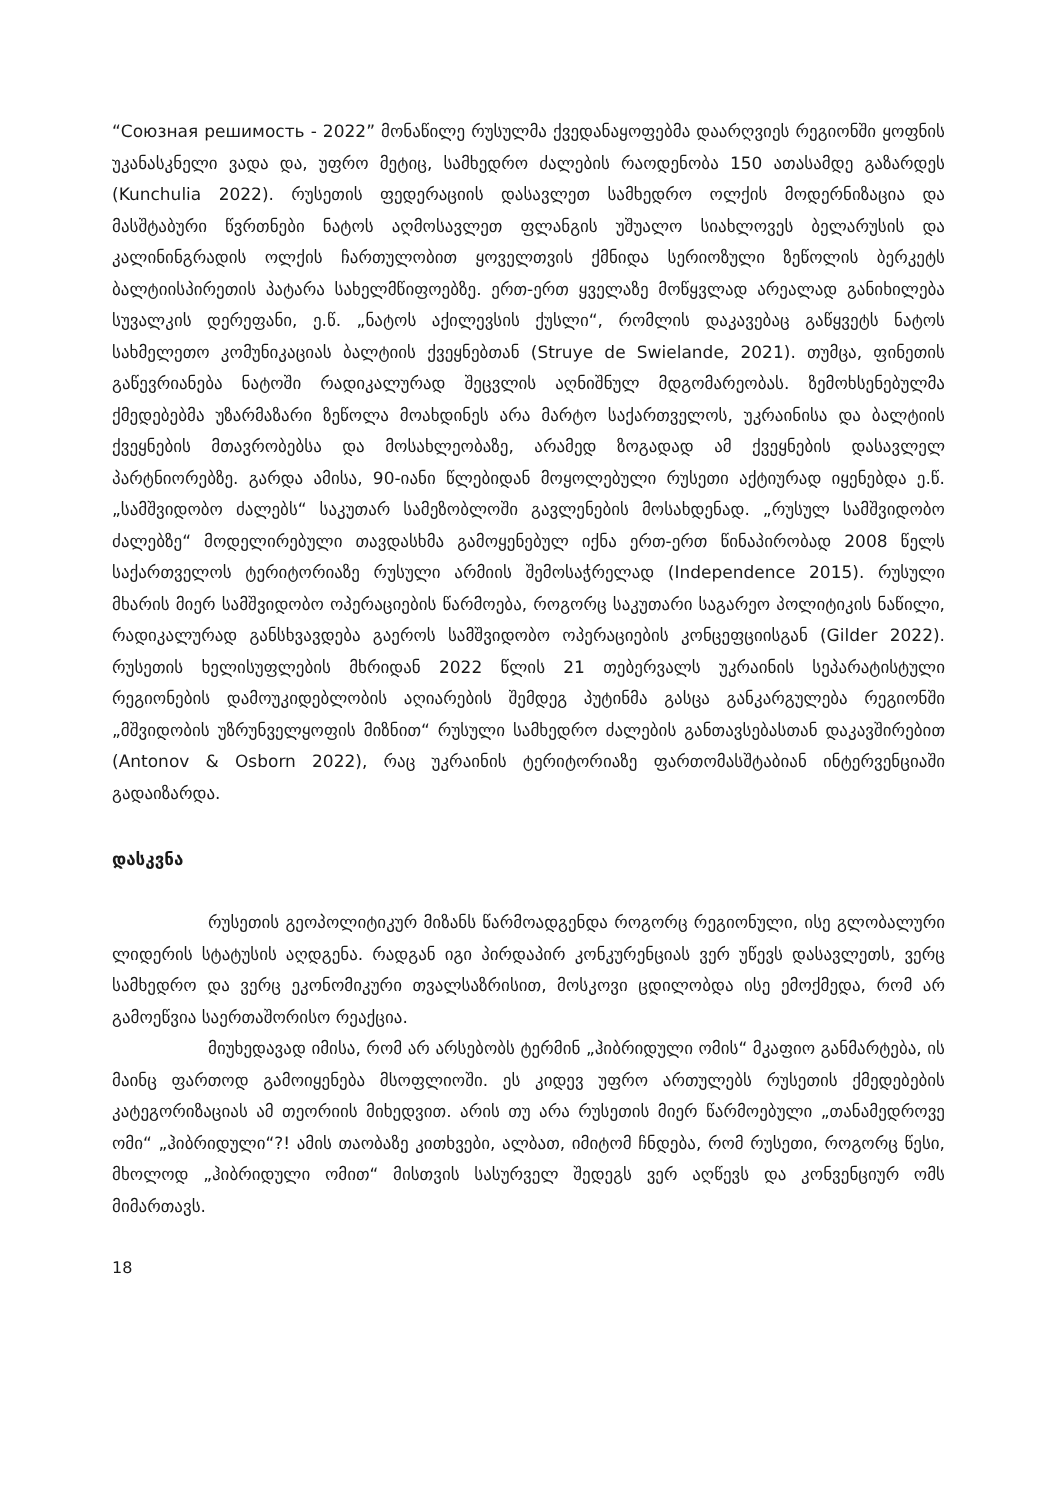“Союзная решимость - 2022” მონაწილე რუსულმა ქვედანაყოფებმა დაარღვიეს რეგიონში ყოფნის უკანასკნელი ვადა და, უფრო მეტიც, სამხედრო ძალების რაოდენობა 150 ათასამდე გაზარდეს (Kunchulia 2022). რუსეთის ფედერაციის დასავლეთ სამხედრო ოლქის მოდერნიზაცია და მასშტაბური წვრთნები ნატოს აღმოსავლეთ ფლანგის უშუალო სიახლოვეს ბელარუსის და კალინინგრადის ოლქის ჩართულობით ყოველთვის ქმნიდა სერიოზული ზეწოლის ბერკეტს ბალტიისპირეთის პატარა სახელმწიფოებზე. ერთ-ერთ ყველაზე მოწყვლად არეალად განიხილება სუვალკის დერეფანი, ე.წ. „ნატოს აქილევსის ქუსლი“, რომლის დაკავებაც გაწყვეტს ნატოს სახმელეთო კომუნიკაციას ბალტიის ქვეყნებთან (Struye de Swielande, 2021). თუმცა, ფინეთის გაწევრიანება ნატოში რადიკალურად შეცვლის აღნიშნულ მდგომარეობას. ზემოხსენებულმა ქმედებებმა უზარმაზარი ზეწოლა მოახდინეს არა მარტო საქართველოს, უკრაინისა და ბალტიის ქვეყნების მთავრობებსა და მოსახლეობაზე, არამედ ზოგადად ამ ქვეყნების დასავლელ პარტნიორებზე. გარდა ამისა, 90-იანი წლებიდან მოყოლებული რუსეთი აქტიურად იყენებდა ე.წ. „სამშვიდობო ძალებს“ საკუთარ სამეზობლოში გავლენების მოსახდენად. „რუსულ სამშვიდობო ძალებზე“ მოდელირებული თავდასხმა გამოყენებულ იქნა ერთ-ერთ წინაპირობად 2008 წელს საქართველოს ტერიტორიაზე რუსული არმიის შემოსაჭრელად (Independence 2015). რუსული მხარის მიერ სამშვიდობო ოპერაციების წარმოება, როგორც საკუთარი საგარეო პოლიტიკის ნაწილი, რადიკალურად განსხვავდება გაეროს სამშვიდობო ოპერაციების კონცეფციისგან (Gilder 2022). რუსეთის ხელისუფლების მხრიდან 2022 წლის 21 თებერვალს უკრაინის სეპარატისტული რეგიონების დამოუკიდებლობის აღიარების შემდეგ პუტინმა გასცა განკარგულება რეგიონში „მშვიდობის უზრუნველყოფის მიზნით“ რუსული სამხედრო ძალების განთავსებასთან დაკავშირებით (Antonov & Osborn 2022), რაც უკრაინის ტერიტორიაზე ფართომასშტაბიან ინტერვენციაში გადაიზარდა.
დასკვნა
რუსეთის გეოპოლიტიკურ მიზანს წარმოადგენდა როგორც რეგიონული, ისე გლობალური ლიდერის სტატუსის აღდგენა. რადგან იგი პირდაპირ კონკურენციას ვერ უწევს დასავლეთს, ვერც სამხედრო და ვერც ეკონომიკური თვალსაზრისით, მოსკოვი ცდილობდა ისე ემოქმედა, რომ არ გამოეწვია საერთაშორისო რეაქცია.
მიუხედავად იმისა, რომ არ არსებობს ტერმინ „ჰიბრიდული ომის“ მკაფიო განმარტება, ის მაინც ფართოდ გამოიყენება მსოფლიოში. ეს კიდევ უფრო ართულებს რუსეთის ქმედებების კატეგორიზაციას ამ თეორიის მიხედვით. არის თუ არა რუსეთის მიერ წარმოებული „თანამედროვე ომი“ „ჰიბრიდული“?! ამის თაობაზე კითხვები, ალბათ, იმიტომ ჩნდება, რომ რუსეთი, როგორც წესი, მხოლოდ „ჰიბრიდული ომით“ მისთვის სასურველ შედეგს ვერ აღწევს და კონვენციურ ომს მიმართავს.
18